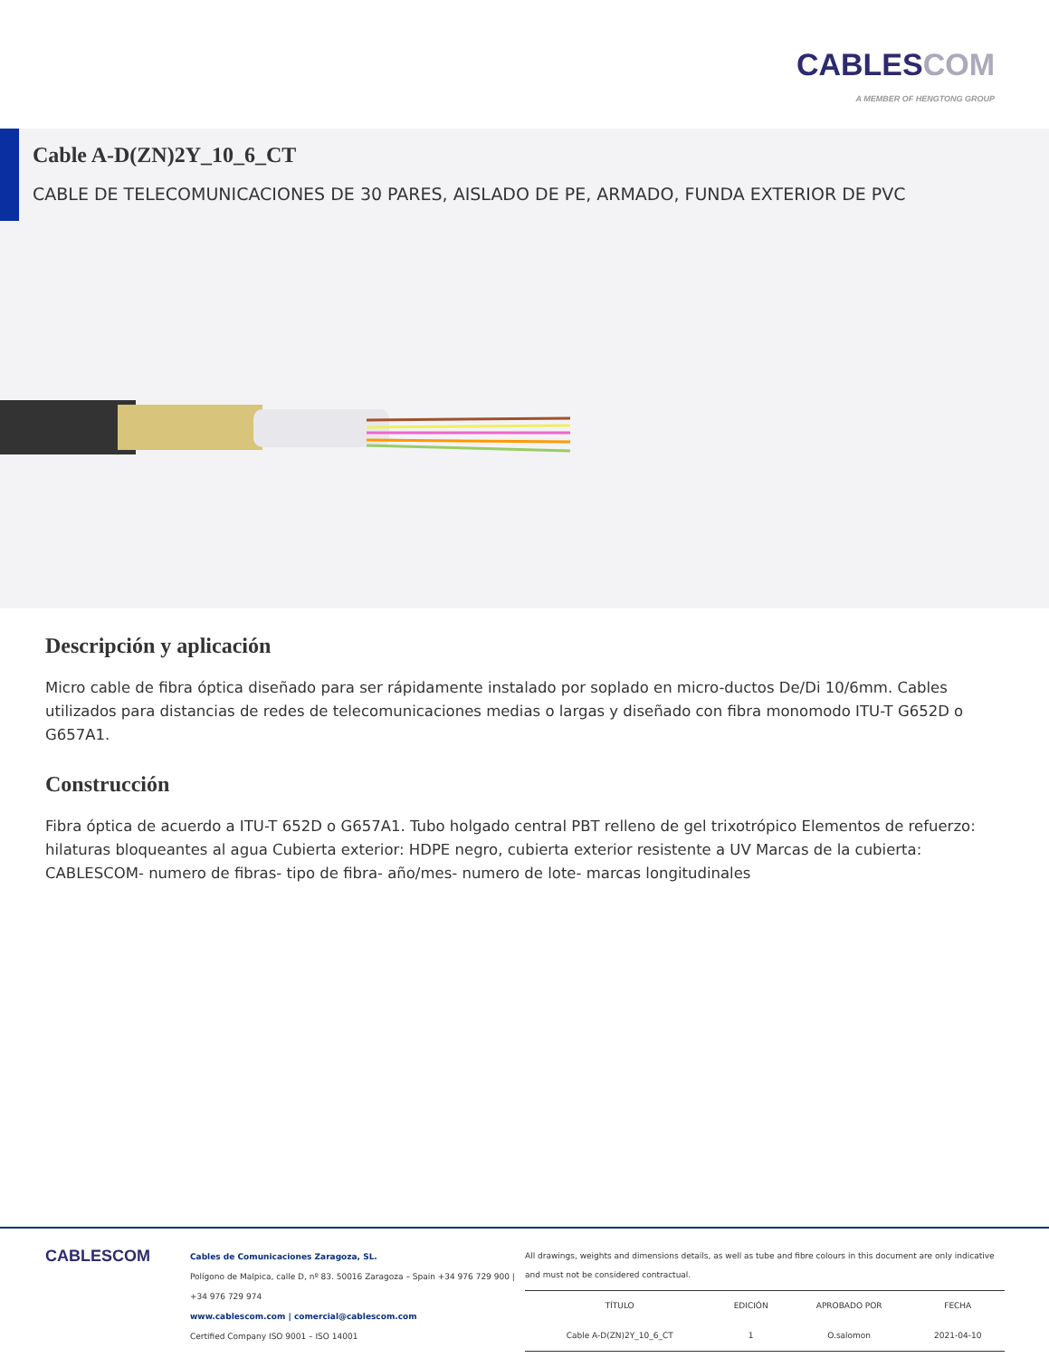CABLESCOM
A MEMBER OF HENGTONG GROUP
Cable A-D(ZN)2Y_10_6_CT
CABLE DE TELECOMUNICACIONES DE 30 PARES, AISLADO DE PE, ARMADO, FUNDA EXTERIOR DE PVC
Descripción y aplicación
Micro cable de fibra óptica diseñado para ser rápidamente instalado por soplado en micro-ductos De/Di 10/6mm. Cables utilizados para distancias de redes de telecomunicaciones medias o largas y diseñado con fibra monomodo ITU-T G652D o G657A1.
Construcción
Fibra óptica de acuerdo a ITU-T 652D o G657A1. Tubo holgado central PBT relleno de gel trixotrópico Elementos de refuerzo: hilaturas bloqueantes al agua Cubierta exterior: HDPE negro, cubierta exterior resistente a UV Marcas de la cubierta: CABLESCOM- numero de fibras- tipo de fibra- año/mes- numero de lote- marcas longitudinales
CABLESCOM
Cables de Comunicaciones Zaragoza, SL.
Polígono de Malpica, calle D, nº 83. 50016 Zaragoza – Spain +34 976 729 900 | +34 976 729 974
www.cablescom.com | comercial@cablescom.com
Certified Company ISO 9001 – ISO 14001
All drawings, weights and dimensions details, as well as tube and fibre colours in this document are only indicative and must not be considered contractual.
| TÍTULO | EDICIÓN | APROBADO POR | FECHA |
| --- | --- | --- | --- |
| Cable A-D(ZN)2Y_10_6_CT | 1 | O.salomon | 2021-04-10 |